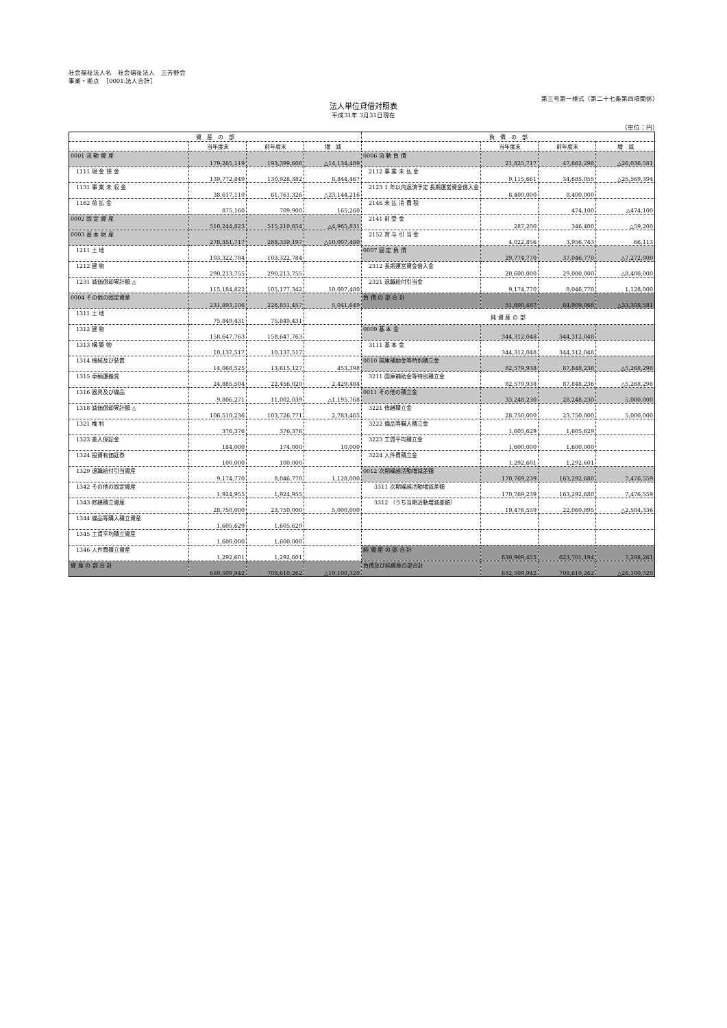社会福祉法人名　社会福祉法人　三芳野会
事業・拠点　［0001:法人合計］
第三号第一様式（第二十七条第四項関係）
法人単位貸借対照表
平成31年 3月31日現在
（単位：円）
| 資 産 の 部 | | | | 負 債 の 部 | | | |
| --- | --- | --- | --- | --- | --- | --- | --- |
| | 当年度末 | 前年度末 | 増 減 | | 当年度末 | 前年度末 | 増 減 |
| 0001 流 動 資 産 | 179,265,119 | 193,399,608 | △14,134,489 | 0006 流 動 負 債 | 21,825,717 | 47,862,298 | △26,036,581 |
| 1111 現 金 預 金 | 139,772,849 | 130,928,382 | 8,844,467 | 2112 事 業 未 払 金 | 9,115,661 | 34,685,055 | △25,569,394 |
| 1131 事 業 未 収 金 | 38,617,110 | 61,761,326 | △23,144,216 | 2123 1 年以内返済予定 長期運営資金借入金 | 8,400,000 | 8,400,000 | |
| 1162 前 払 金 | 875,160 | 709,900 | 165,260 | 2146 未 払 消 費 税 | | 474,100 | △474,100 |
| 0002 固 定 資 産 | 510,244,823 | 515,210,654 | △4,965,831 | 2141 前 受 金 | 287,200 | 346,400 | △59,200 |
| 0003 基 本 財 産 | 278,351,717 | 288,359,197 | △10,007,480 | 2152 賞 与 引 当 金 | 4,022,856 | 3,956,743 | 66,113 |
| 1211 土 地 | 103,322,784 | 103,322,784 | | 0007 固 定 負 債 | 29,774,770 | 37,046,770 | △7,272,000 |
| 1212 建 物 | 290,213,755 | 290,213,755 | | 2312 長期運営資金借入金 | 20,600,000 | 29,000,000 | △8,400,000 |
| 1231 減価償却累計額 △ | 115,184,822 | 105,177,342 | 10,007,480 | 2321 退職給付引当金 | 9,174,770 | 8,046,770 | 1,128,000 |
| 0004 その他の固定資産 | 231,893,106 | 226,851,457 | 5,041,649 | 負 債 の 部 合 計 | 51,600,487 | 84,909,068 | △33,308,581 |
| 1311 土 地 | 75,849,431 | 75,849,431 | | 純 資 産 の 部 | | | |
| 1312 建 物 | 158,647,763 | 158,647,763 | | 0009 基 本 金 | 344,312,048 | 344,312,048 | |
| 1313 構 築 物 | 10,137,517 | 10,137,517 | | 3111 基 本 金 | 344,312,048 | 344,312,048 | |
| 1314 機械及び装置 | 14,068,525 | 13,615,127 | 453,398 | 0010 国庫補助金等特別積立金 | 82,579,938 | 87,848,236 | △5,268,298 |
| 1315 車輌運搬具 | 24,885,504 | 22,456,020 | 2,429,484 | 3211 国庫補助金等特別積立金 | 82,579,938 | 87,848,236 | △5,268,298 |
| 1316 器具及び備品 | 9,806,271 | 11,002,039 | △1,195,768 | 0011 その他の積立金 | 33,248,230 | 28,248,230 | 5,000,000 |
| 1318 減価償却累計額 △ | 106,510,236 | 103,726,771 | 2,783,465 | 3221 修繕積立金 | 28,750,000 | 23,750,000 | 5,000,000 |
| 1321 権 利 | 376,376 | 376,376 | | 3222 備品等購入積立金 | 1,605,629 | 1,605,629 | |
| 1323 差入保証金 | 184,000 | 174,000 | 10,000 | 3223 工賃平均積立金 | 1,600,000 | 1,600,000 | |
| 1324 投資有価証券 | 100,000 | 100,000 | | 3224 人件費積立金 | 1,292,601 | 1,292,601 | |
| 1329 退職給付引当資産 | 9,174,770 | 8,046,770 | 1,128,000 | 0012 次期繰越活動増減差額 | 170,769,239 | 163,292,680 | 7,476,559 |
| 1342 その他の固定資産 | 1,924,955 | 1,924,955 | | 3311 次期繰越活動増減差額 | 170,769,239 | 163,292,680 | 7,476,559 |
| 1343 修繕積立資産 | 28,750,000 | 23,750,000 | 5,000,000 | 3312 （うち当期活動増減差額） | 19,476,559 | 22,060,895 | △2,584,336 |
| 1344 備品等購入積立資産 | 1,605,629 | 1,605,629 | | | | | |
| 1345 工賃平均積立資産 | 1,600,000 | 1,600,000 | | | | | |
| 1346 人件費積立資産 | 1,292,601 | 1,292,601 | | 純 資 産 の 部 合 計 | 630,909,455 | 623,701,194 | 7,208,261 |
| 資 産 の 部 合 計 | 689,509,942 | 708,610,262 | △19,100,320 | 負債及び純資産の部合計 | 682,509,942 | 708,610,262 | △26,100,320 |